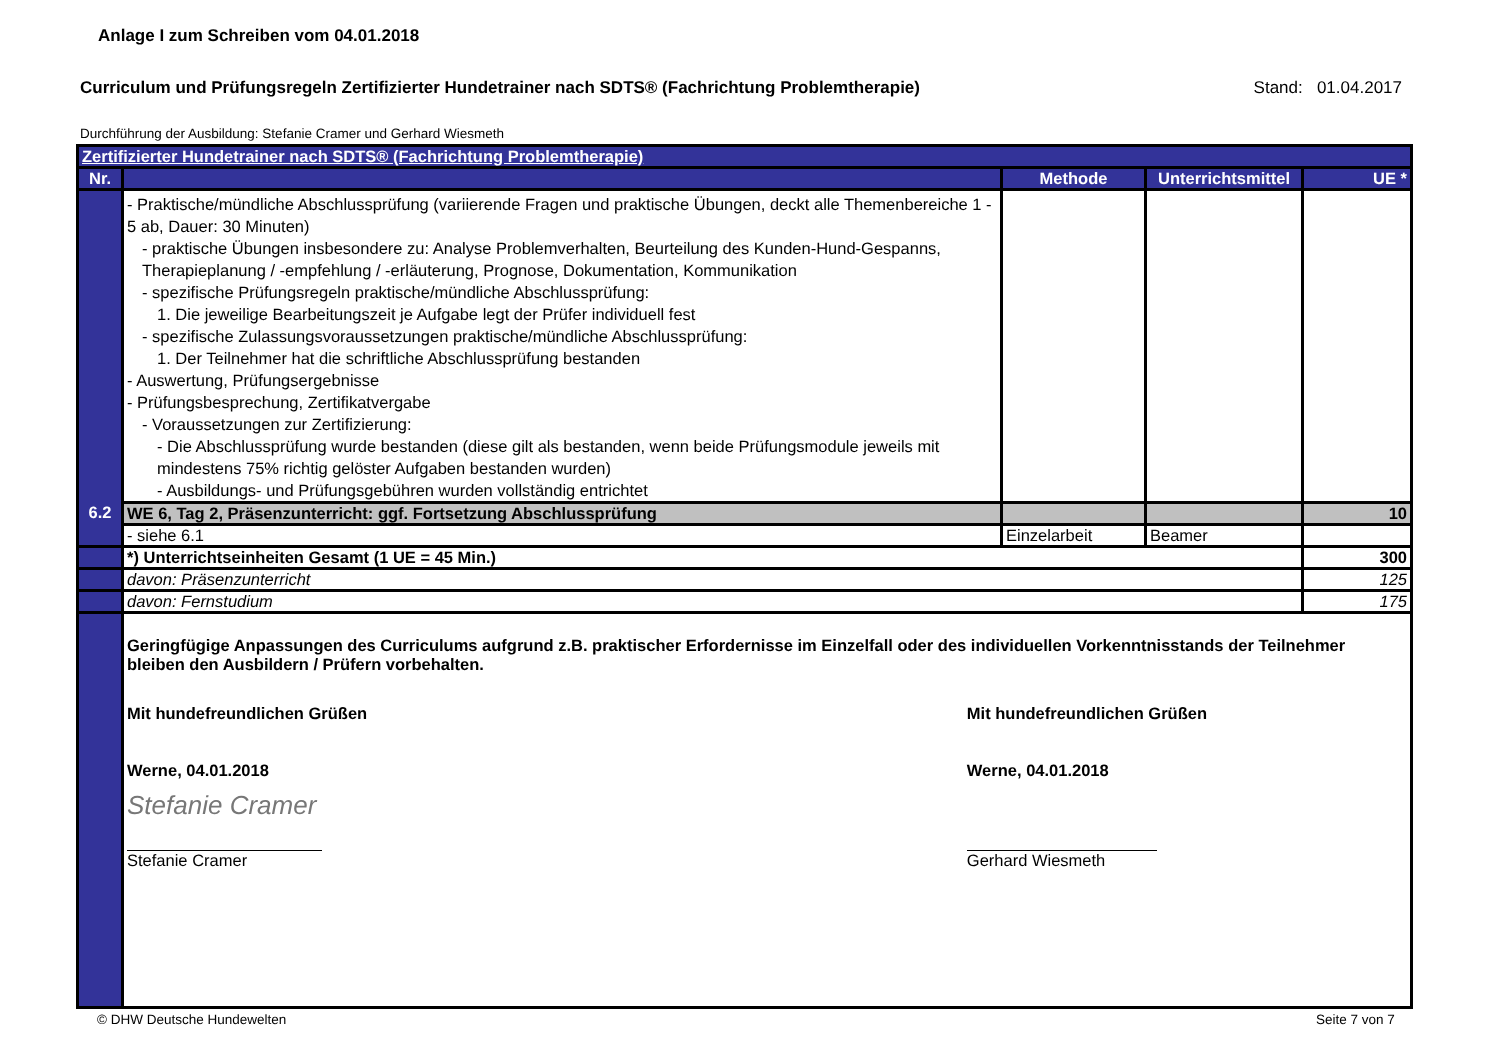Anlage I zum Schreiben vom 04.01.2018
Curriculum und Prüfungsregeln Zertifizierter Hundetrainer nach SDTS® (Fachrichtung Problemtherapie) Stand: 01.04.2017
Durchführung der Ausbildung: Stefanie Cramer und Gerhard Wiesmeth
| Zertifizierter Hundetrainer nach SDTS® (Fachrichtung Problemtherapie) | | | | |
| Nr. | | Methode | Unterrichtsmittel | UE * |
| | - Praktische/mündliche Abschlussprüfung (variierende Fragen und praktische Übungen, deckt alle Themenbereiche 1 - 5 ab, Dauer: 30 Minuten) - praktische Übungen insbesondere zu: Analyse Problemverhalten, Beurteilung des Kunden-Hund-Gespanns, Therapieplanung / -empfehlung / -erläuterung, Prognose, Dokumentation, Kommunikation - spezifische Prüfungsregeln praktische/mündliche Abschlussprüfung: 1. Die jeweilige Bearbeitungszeit je Aufgabe legt der Prüfer individuell fest - spezifische Zulassungsvoraussetzungen praktische/mündliche Abschlussprüfung: 1. Der Teilnehmer hat die schriftliche Abschlussprüfung bestanden - Auswertung, Prüfungsergebnisse - Prüfungsbesprechung, Zertifikatvergabe - Voraussetzungen zur Zertifizierung: - Die Abschlussprüfung wurde bestanden (diese gilt als bestanden, wenn beide Prüfungsmodule jeweils mit mindestens 75% richtig gelöster Aufgaben bestanden wurden) - Ausbildungs- und Prüfungsgebühren wurden vollständig entrichtet | | | |
| 6.2 | WE 6, Tag 2, Präsenzunterricht: ggf. Fortsetzung Abschlussprüfung | | | 10 |
| | - siehe 6.1 | Einzelarbeit | Beamer | |
| | *) Unterrichtseinheiten Gesamt (1 UE = 45 Min.) | | | 300 |
| | davon: Präsenzunterricht | | | 125 |
| | davon: Fernstudium | | | 175 |
| | Geringfügige Anpassungen des Curriculums aufgrund z.B. praktischer Erfordernisse im Einzelfall oder des individuellen Vorkenntnisstands der Teilnehmer bleiben den Ausbildern / Prüfern vorbehalten. Mit hundefreundlichen Grüßen Werne, 04.01.2018 Stefanie Cramer Stefanie Cramer Mit hundefreundlichen Grüßen Werne, 04.01.2018 Gerhard Wiesmeth | | | |
© DHW Deutsche Hundewelten Seite 7 von 7